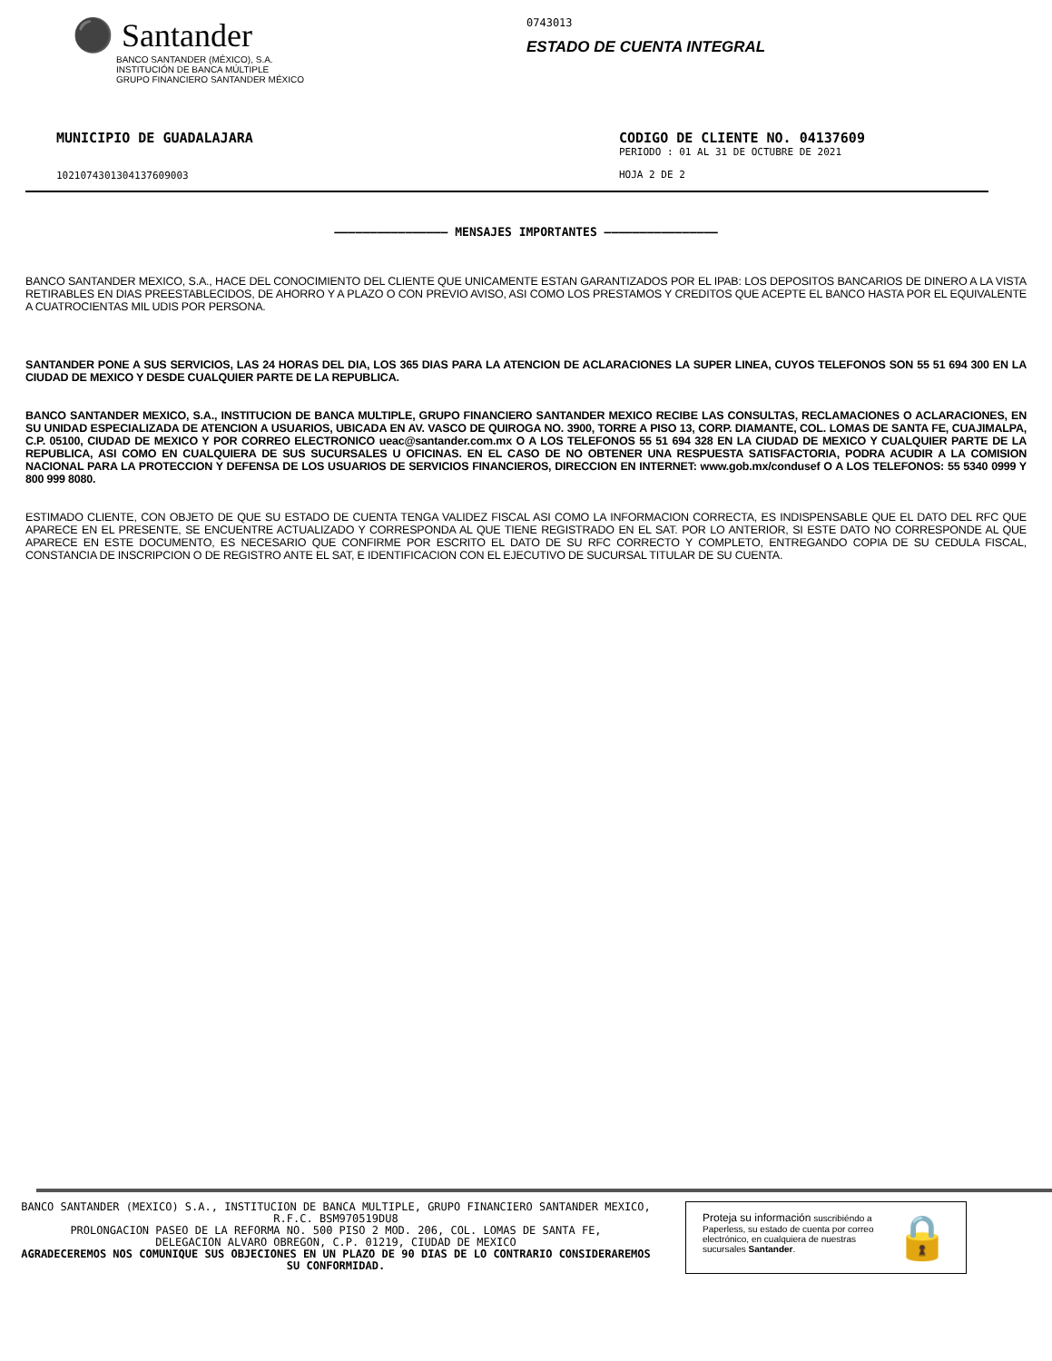⚫ Santander
BANCO SANTANDER (MÉXICO), S.A.
INSTITUCIÓN DE BANCA MÚLTIPLE
GRUPO FINANCIERO SANTANDER MÉXICO
0743013
ESTADO DE CUENTA INTEGRAL
MUNICIPIO DE GUADALAJARA
1021074301304137609003
CODIGO DE CLIENTE NO. 04137609
PERIODO : 01 AL 31 DE OCTUBRE DE 2021
HOJA 2 DE 2
———————————————— MENSAJES IMPORTANTES ————————————————
BANCO SANTANDER MEXICO, S.A., HACE DEL CONOCIMIENTO DEL CLIENTE QUE UNICAMENTE ESTAN GARANTIZADOS POR EL IPAB: LOS DEPOSITOS BANCARIOS DE DINERO A LA VISTA RETIRABLES EN DIAS PREESTABLECIDOS, DE AHORRO Y A PLAZO O CON PREVIO AVISO, ASI COMO LOS PRESTAMOS Y CREDITOS QUE ACEPTE EL BANCO HASTA POR EL EQUIVALENTE A CUATROCIENTAS MIL UDIS POR PERSONA.
SANTANDER PONE A SUS SERVICIOS, LAS 24 HORAS DEL DIA, LOS 365 DIAS PARA LA ATENCION DE ACLARACIONES LA SUPER LINEA, CUYOS TELEFONOS SON 55 51 694 300 EN LA CIUDAD DE MEXICO Y DESDE CUALQUIER PARTE DE LA REPUBLICA.
BANCO SANTANDER MEXICO, S.A., INSTITUCION DE BANCA MULTIPLE, GRUPO FINANCIERO SANTANDER MEXICO RECIBE LAS CONSULTAS, RECLAMACIONES O ACLARACIONES, EN SU UNIDAD ESPECIALIZADA DE ATENCION A USUARIOS, UBICADA EN AV. VASCO DE QUIROGA NO. 3900, TORRE A PISO 13, CORP. DIAMANTE, COL. LOMAS DE SANTA FE, CUAJIMALPA, C.P. 05100, CIUDAD DE MEXICO Y POR CORREO ELECTRONICO ueac@santander.com.mx O A LOS TELEFONOS 55 51 694 328 EN LA CIUDAD DE MEXICO Y CUALQUIER PARTE DE LA REPUBLICA, ASI COMO EN CUALQUIERA DE SUS SUCURSALES U OFICINAS. EN EL CASO DE NO OBTENER UNA RESPUESTA SATISFACTORIA, PODRA ACUDIR A LA COMISION NACIONAL PARA LA PROTECCION Y DEFENSA DE LOS USUARIOS DE SERVICIOS FINANCIEROS, DIRECCION EN INTERNET: www.gob.mx/condusef O A LOS TELEFONOS: 55 5340 0999 Y 800 999 8080.
ESTIMADO CLIENTE, CON OBJETO DE QUE SU ESTADO DE CUENTA TENGA VALIDEZ FISCAL ASI COMO LA INFORMACION CORRECTA, ES INDISPENSABLE QUE EL DATO DEL RFC QUE APARECE EN EL PRESENTE, SE ENCUENTRE ACTUALIZADO Y CORRESPONDA AL QUE TIENE REGISTRADO EN EL SAT. POR LO ANTERIOR, SI ESTE DATO NO CORRESPONDE AL QUE APARECE EN ESTE DOCUMENTO, ES NECESARIO QUE CONFIRME POR ESCRITO EL DATO DE SU RFC CORRECTO Y COMPLETO, ENTREGANDO COPIA DE SU CEDULA FISCAL, CONSTANCIA DE INSCRIPCION O DE REGISTRO ANTE EL SAT, E IDENTIFICACION CON EL EJECUTIVO DE SUCURSAL TITULAR DE SU CUENTA.
BANCO SANTANDER (MEXICO) S.A., INSTITUCION DE BANCA MULTIPLE, GRUPO FINANCIERO SANTANDER MEXICO,
R.F.C. BSM970519DU8
PROLONGACION PASEO DE LA REFORMA NO. 500 PISO 2 MOD. 206, COL. LOMAS DE SANTA FE,
DELEGACION ALVARO OBREGON, C.P. 01219, CIUDAD DE MEXICO
AGRADECEREMOS NOS COMUNIQUE SUS OBJECIONES EN UN PLAZO DE 90 DIAS DE LO CONTRARIO CONSIDERAREMOS
SU CONFORMIDAD.
Proteja su información suscribiéndo a Paperless, su estado de cuenta por correo electrónico, en cualquiera de nuestras sucursales Santander.
🔒